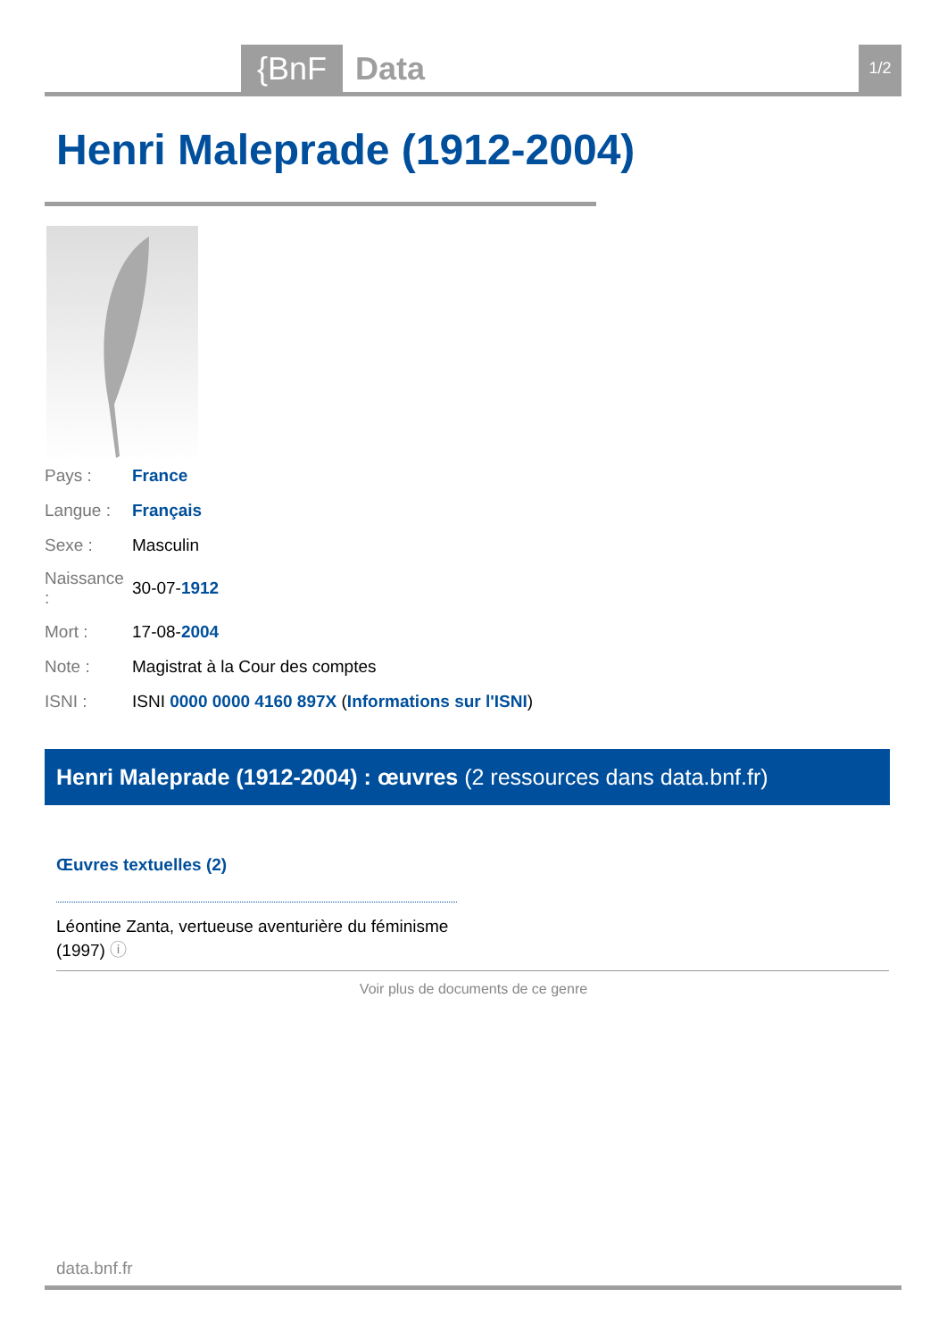{BnF Data 1/2
Henri Maleprade (1912-2004)
| Pays : | France |
| Langue : | Français |
| Sexe : | Masculin |
| Naissance : | 30-07- 1912 |
| Mort : | 17-08- 2004 |
| Note : | Magistrat à la Cour des comptes |
| ISNI : | ISNI 0000 0000 4160 897X ( Informations sur l'ISNI ) |
Henri Maleprade (1912-2004) : œuvres (2 ressources dans data.bnf.fr)
Œuvres textuelles (2)
Léontine Zanta, vertueuse aventurière du féminisme (1997) ⓘ
Voir plus de documents de ce genre
data.bnf.fr